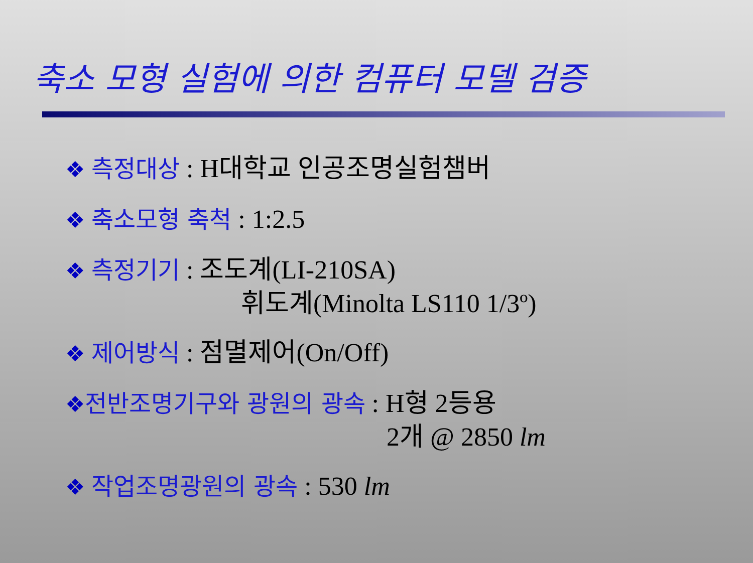축소 모형 실험에 의한 컴퓨터 모델 검증
❖ 측정대상 : H대학교 인공조명실험챔버
❖ 축소모형 축척 : 1:2.5
❖ 측정기기 : 조도계(LI-210SA)
휘도계(Minolta LS110 1/3º)
❖ 제어방식 : 점멸제어(On/Off)
❖전반조명기구와 광원의 광속 : H형 2등용
2개 @ 2850 lm
❖ 작업조명광원의 광속 : 530 lm